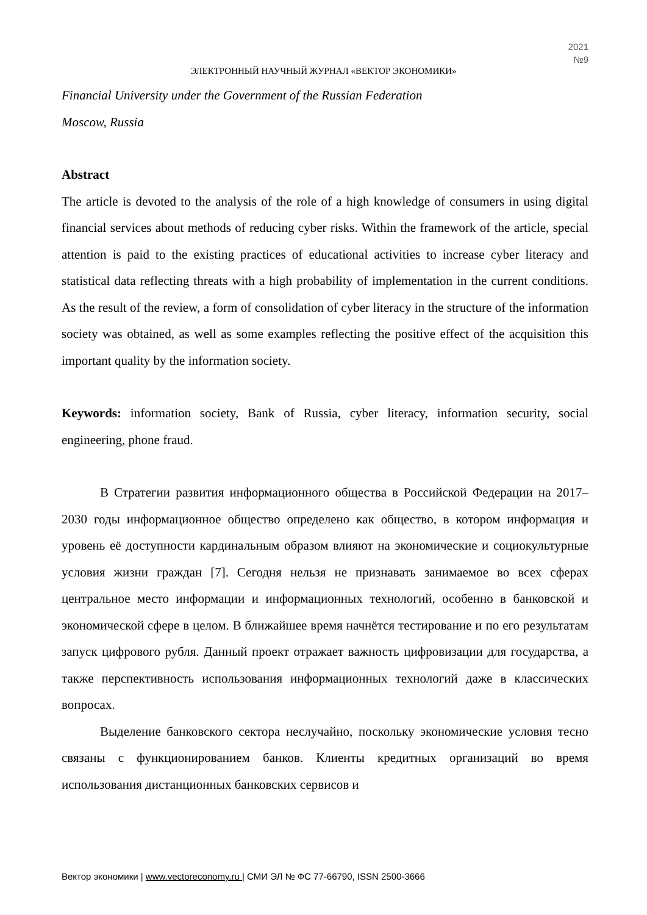2021
№9
ЭЛЕКТРОННЫЙ НАУЧНЫЙ ЖУРНАЛ «ВЕКТОР ЭКОНОМИКИ»
Financial University under the Government of the Russian Federation
Moscow, Russia
Abstract
The article is devoted to the analysis of the role of a high knowledge of consumers in using digital financial services about methods of reducing cyber risks. Within the framework of the article, special attention is paid to the existing practices of educational activities to increase cyber literacy and statistical data reflecting threats with a high probability of implementation in the current conditions. As the result of the review, a form of consolidation of cyber literacy in the structure of the information society was obtained, as well as some examples reflecting the positive effect of the acquisition this important quality by the information society.
Keywords: information society, Bank of Russia, cyber literacy, information security, social engineering, phone fraud.
В Стратегии развития информационного общества в Российской Федерации на 2017–2030 годы информационное общество определено как общество, в котором информация и уровень её доступности кардинальным образом влияют на экономические и социокультурные условия жизни граждан [7]. Сегодня нельзя не признавать занимаемое во всех сферах центральное место информации и информационных технологий, особенно в банковской и экономической сфере в целом. В ближайшее время начнётся тестирование и по его результатам запуск цифрового рубля. Данный проект отражает важность цифровизации для государства, а также перспективность использования информационных технологий даже в классических вопросах.
Выделение банковского сектора неслучайно, поскольку экономические условия тесно связаны с функционированием банков. Клиенты кредитных организаций во время использования дистанционных банковских сервисов и
Вектор экономики | www.vectoreconomy.ru | СМИ ЭЛ № ФС 77-66790, ISSN 2500-3666